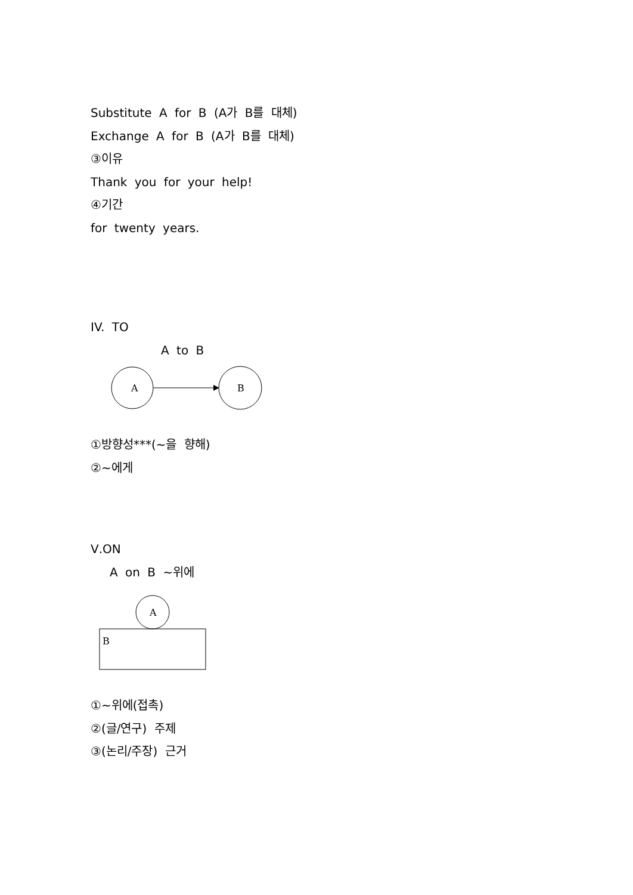Substitute A for B (A가 B를 대체)
Exchange A for B (A가 B를 대체)
③이유
Thank you for your help!
④기간
for twenty years.
IV. TO
A to B
A
B
①방향성***(~을 향해)
②~에게
Ⅴ.ON
A on B ~위에
A
B
①~위에(접촉)
②(글/연구) 주제
③(논리/주장) 근거